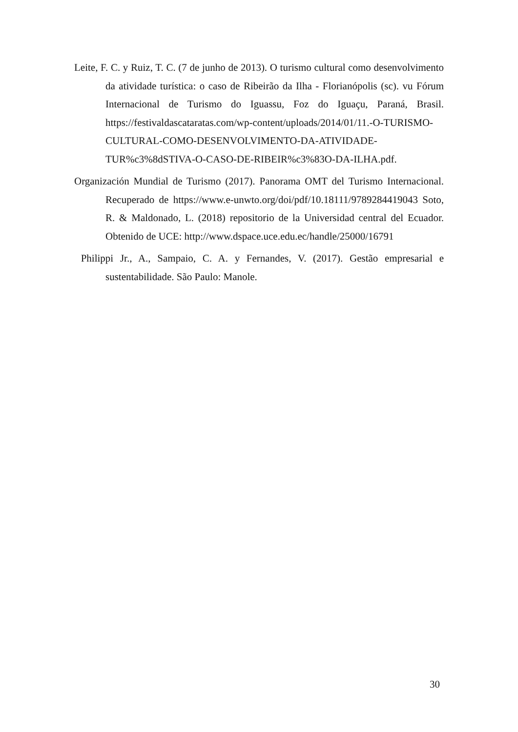Leite, F. C. y Ruiz, T. C. (7 de junho de 2013). O turismo cultural como desenvolvimento da atividade turística: o caso de Ribeirão da Ilha - Florianópolis (sc). vu Fórum Internacional de Turismo do Iguassu, Foz do Iguaçu, Paraná, Brasil. https://festivaldascataratas.com/wp-content/uploads/2014/01/11.-O-TURISMO-CULTURAL-COMO-DESENVOLVIMENTO-DA-ATIVIDADE-TUR%c3%8dSTIVA-O-CASO-DE-RIBEIR%c3%83O-DA-ILHA.pdf.
Organización Mundial de Turismo (2017). Panorama OMT del Turismo Internacional. Recuperado de https://www.e-unwto.org/doi/pdf/10.18111/9789284419043 Soto, R. & Maldonado, L. (2018) repositorio de la Universidad central del Ecuador. Obtenido de UCE: http://www.dspace.uce.edu.ec/handle/25000/16791
Philippi Jr., A., Sampaio, C. A. y Fernandes, V. (2017). Gestão empresarial e sustentabilidade. São Paulo: Manole.
30